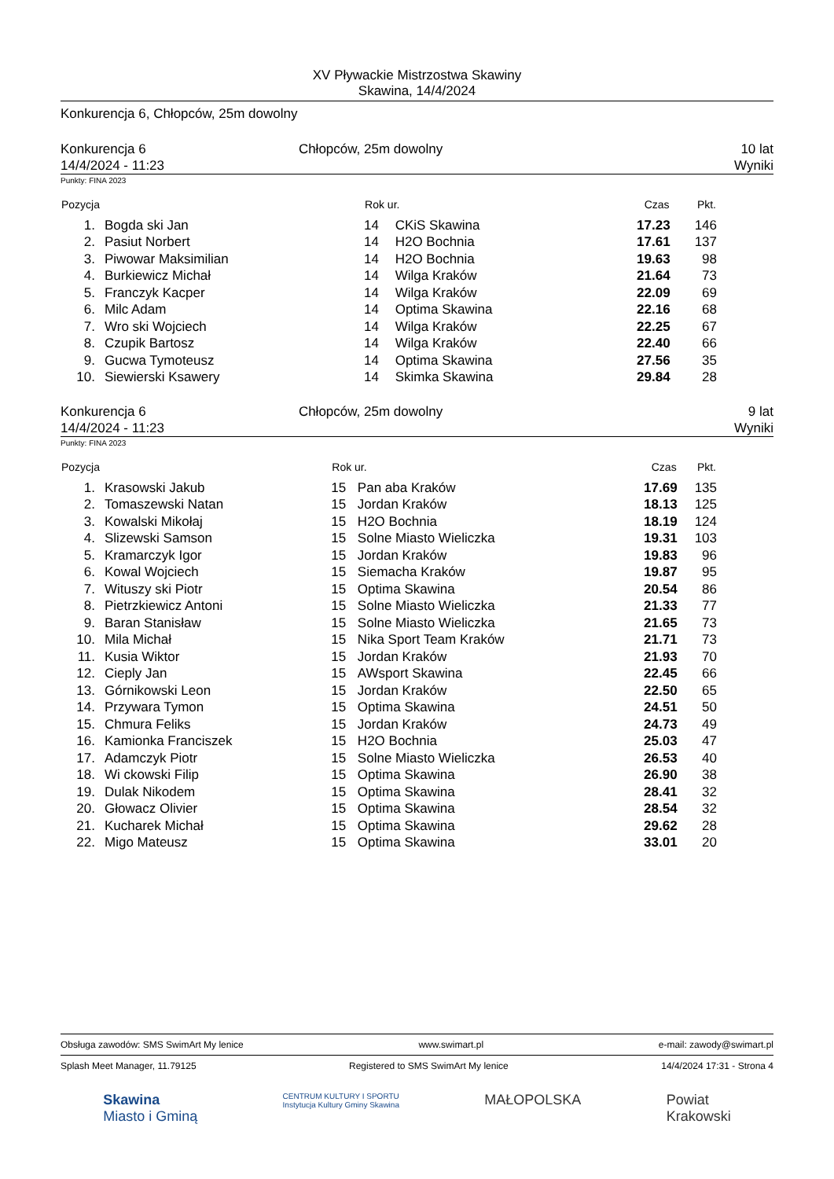XV Pływackie Mistrzostwa Skawiny
Skawina, 14/4/2024
Konkurencja 6, Chłopców, 25m dowolny
Konkurencja 6
14/4/2024 - 11:23
Chłopców, 25m dowolny 10 lat
Wyniki
Punkty: FINA 2023
| Pozycja | | Rok ur. | | Czas | Pkt. | |
| --- | --- | --- | --- | --- | --- | --- |
| 1. | Bogda ski Jan | 14 | CKiS Skawina | 17.23 | 146 | |
| 2. | Pasiut Norbert | 14 | H2O Bochnia | 17.61 | 137 | |
| 3. | Piwowar Maksimilian | 14 | H2O Bochnia | 19.63 | 98 | |
| 4. | Burkiewicz Michał | 14 | Wilga Kraków | 21.64 | 73 | |
| 5. | Franczyk Kacper | 14 | Wilga Kraków | 22.09 | 69 | |
| 6. | Milc Adam | 14 | Optima Skawina | 22.16 | 68 | |
| 7. | Wro ski Wojciech | 14 | Wilga Kraków | 22.25 | 67 | |
| 8. | Czupik Bartosz | 14 | Wilga Kraków | 22.40 | 66 | |
| 9. | Gucwa Tymoteusz | 14 | Optima Skawina | 27.56 | 35 | |
| 10. | Siewierski Ksawery | 14 | Skimka Skawina | 29.84 | 28 | |
Konkurencja 6
14/4/2024 - 11:23
Chłopców, 25m dowolny 9 lat
Wyniki
Punkty: FINA 2023
| Pozycja | | Rok ur. | | Czas | Pkt. | |
| --- | --- | --- | --- | --- | --- | --- |
| 1. | Krasowski Jakub | 15 | Pan aba Kraków | 17.69 | 135 | |
| 2. | Tomaszewski Natan | 15 | Jordan Kraków | 18.13 | 125 | |
| 3. | Kowalski Mikołaj | 15 | H2O Bochnia | 18.19 | 124 | |
| 4. | Slizewski Samson | 15 | Solne Miasto Wieliczka | 19.31 | 103 | |
| 5. | Kramarczyk Igor | 15 | Jordan Kraków | 19.83 | 96 | |
| 6. | Kowal Wojciech | 15 | Siemacha Kraków | 19.87 | 95 | |
| 7. | Wituszy ski Piotr | 15 | Optima Skawina | 20.54 | 86 | |
| 8. | Pietrzkiewicz Antoni | 15 | Solne Miasto Wieliczka | 21.33 | 77 | |
| 9. | Baran Stanisław | 15 | Solne Miasto Wieliczka | 21.65 | 73 | |
| 10. | Mila Michał | 15 | Nika Sport Team Kraków | 21.71 | 73 | |
| 11. | Kusia Wiktor | 15 | Jordan Kraków | 21.93 | 70 | |
| 12. | Cieply Jan | 15 | AWsport Skawina | 22.45 | 66 | |
| 13. | Górnikowski Leon | 15 | Jordan Kraków | 22.50 | 65 | |
| 14. | Przywara Tymon | 15 | Optima Skawina | 24.51 | 50 | |
| 15. | Chmura Feliks | 15 | Jordan Kraków | 24.73 | 49 | |
| 16. | Kamionka Franciszek | 15 | H2O Bochnia | 25.03 | 47 | |
| 17. | Adamczyk Piotr | 15 | Solne Miasto Wieliczka | 26.53 | 40 | |
| 18. | Wi ckowski Filip | 15 | Optima Skawina | 26.90 | 38 | |
| 19. | Dulak Nikodem | 15 | Optima Skawina | 28.41 | 32 | |
| 20. | Głowacz Olivier | 15 | Optima Skawina | 28.54 | 32 | |
| 21. | Kucharek Michał | 15 | Optima Skawina | 29.62 | 28 | |
| 22. | Migo Mateusz | 15 | Optima Skawina | 33.01 | 20 | |
Obsługa zawodów: SMS SwimArt My lenice www.swimart.pl e-mail: zawody@swimart.pl
Splash Meet Manager, 11.79125 Registered to SMS SwimArt My lenice 14/4/2024 17:31 - Strona 4
Skawina
Miasto i Gminą CENTRUM KULTURY I SPORTU
Instytucja Kultury Gminy Skawina MAŁOPOLSKA Powiat
Krakowski